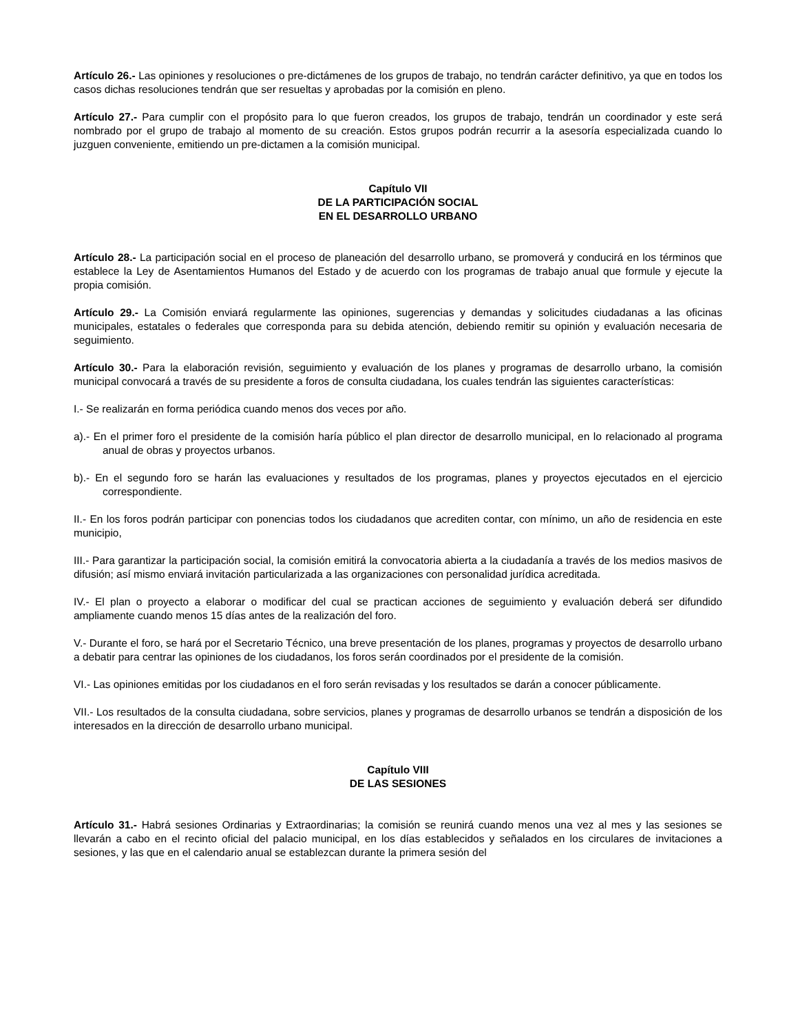Artículo 26.- Las opiniones y resoluciones o pre-dictámenes de los grupos de trabajo, no tendrán carácter definitivo, ya que en todos los casos dichas resoluciones tendrán que ser resueltas y aprobadas por la comisión en pleno.
Artículo 27.- Para cumplir con el propósito para lo que fueron creados, los grupos de trabajo, tendrán un coordinador y este será nombrado por el grupo de trabajo al momento de su creación. Estos grupos podrán recurrir a la asesoría especializada cuando lo juzguen conveniente, emitiendo un pre-dictamen a la comisión municipal.
Capítulo VII
DE LA PARTICIPACIÓN SOCIAL
EN EL DESARROLLO URBANO
Artículo 28.- La participación social en el proceso de planeación del desarrollo urbano, se promoverá y conducirá en los términos que establece la Ley de Asentamientos Humanos del Estado y de acuerdo con los programas de trabajo anual que formule y ejecute la propia comisión.
Artículo 29.- La Comisión enviará regularmente las opiniones, sugerencias y demandas y solicitudes ciudadanas a las oficinas municipales, estatales o federales que corresponda para su debida atención, debiendo remitir su opinión y evaluación necesaria de seguimiento.
Artículo 30.- Para la elaboración revisión, seguimiento y evaluación de los planes y programas de desarrollo urbano, la comisión municipal convocará a través de su presidente a foros de consulta ciudadana, los cuales tendrán las siguientes características:
I.- Se realizarán en forma periódica cuando menos dos veces por año.
a).- En el primer foro el presidente de la comisión haría público el plan director de desarrollo municipal, en lo relacionado al programa anual de obras y proyectos urbanos.
b).- En el segundo foro se harán las evaluaciones y resultados de los programas, planes y proyectos ejecutados en el ejercicio correspondiente.
II.- En los foros podrán participar con ponencias todos los ciudadanos que acrediten contar, con mínimo, un año de residencia en este municipio,
III.- Para garantizar la participación social, la comisión emitirá la convocatoria abierta a la ciudadanía a través de los medios masivos de difusión; así mismo enviará invitación particularizada a las organizaciones con personalidad jurídica acreditada.
IV.- El plan o proyecto a elaborar o modificar del cual se practican acciones de seguimiento y evaluación deberá ser difundido ampliamente cuando menos 15 días antes de la realización del foro.
V.- Durante el foro, se hará por el Secretario Técnico, una breve presentación de los planes, programas y proyectos de desarrollo urbano a debatir para centrar las opiniones de los ciudadanos, los foros serán coordinados por el presidente de la comisión.
VI.- Las opiniones emitidas por los ciudadanos en el foro serán revisadas y los resultados se darán a conocer públicamente.
VII.- Los resultados de la consulta ciudadana, sobre servicios, planes y programas de desarrollo urbanos se tendrán a disposición de los interesados en la dirección de desarrollo urbano municipal.
Capítulo VIII
DE LAS SESIONES
Artículo 31.- Habrá sesiones Ordinarias y Extraordinarias; la comisión se reunirá cuando menos una vez al mes y las sesiones se llevarán a cabo en el recinto oficial del palacio municipal, en los días establecidos y señalados en los circulares de invitaciones a sesiones, y las que en el calendario anual se establezcan durante la primera sesión del